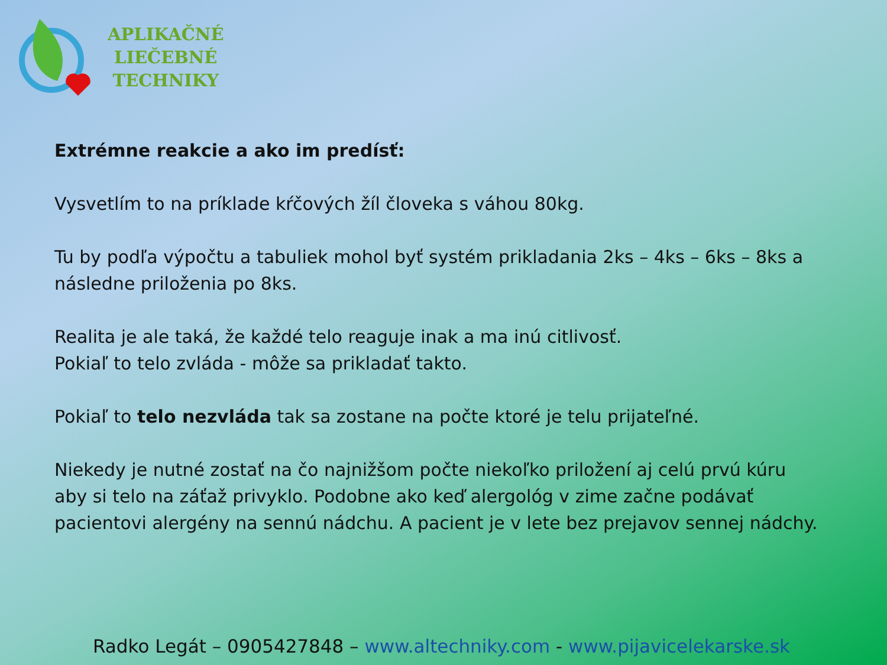APLIKAČNÉ
LIEČEBNÉ
TECHNIKY
Extrémne reakcie a ako im predísť:
Vysvetlím to na príklade kŕčových žíl človeka s váhou 80kg.
Tu by podľa výpočtu a tabuliek mohol byť systém prikladania 2ks – 4ks – 6ks – 8ks a následne priloženia po 8ks.
Realita je ale taká, že každé telo reaguje inak a ma inú citlivosť.
Pokiaľ to telo zvláda - môže sa prikladať takto.
Pokiaľ to telo nezvláda tak sa zostane na počte ktoré je telu prijateľné.
Niekedy je nutné zostať na čo najnižšom počte niekoľko priložení aj celú prvú kúru aby si telo na záťaž privyklo. Podobne ako keď alergológ v zime začne podávať pacientovi alergény na sennú nádchu. A pacient je v lete bez prejavov sennej nádchy.
Radko Legát – 0905427848 – www.altechniky.com - www.pijavicelekarske.sk